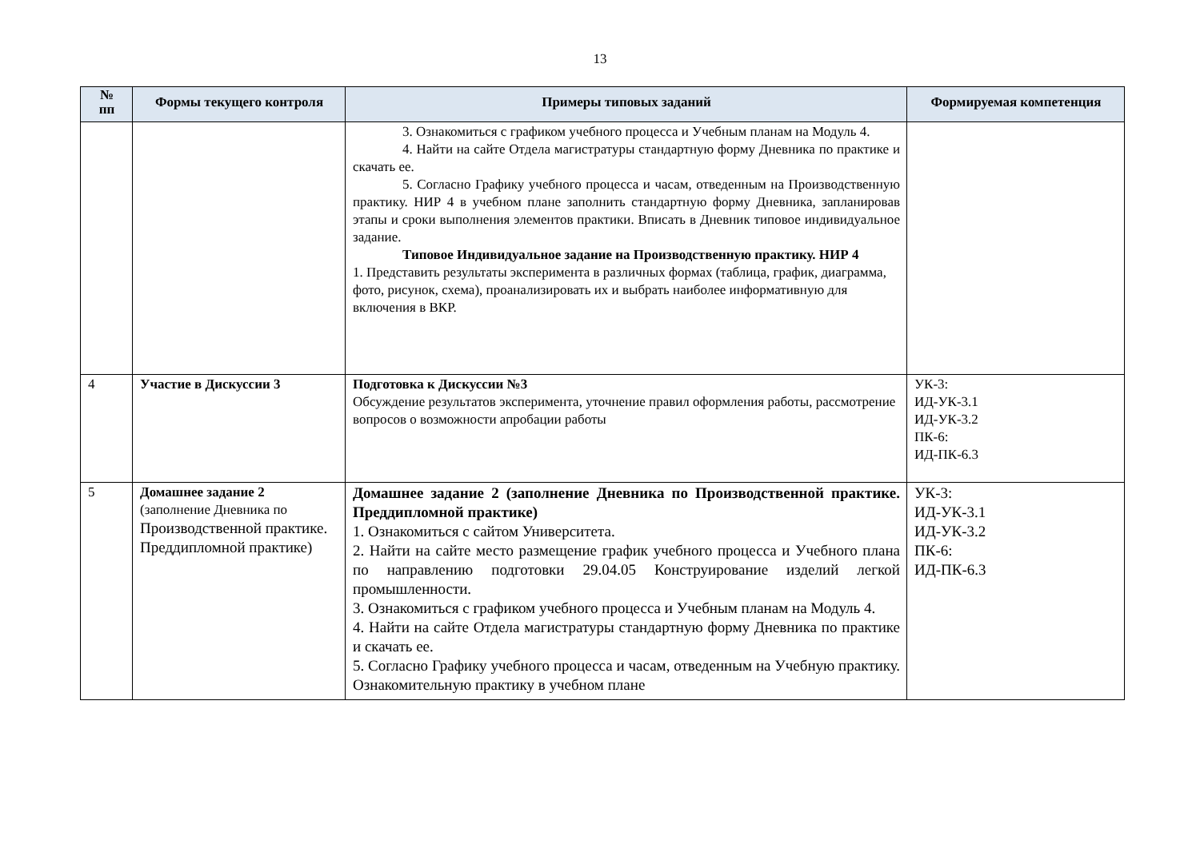13
| № пп | Формы текущего контроля | Примеры типовых заданий | Формируемая компетенция |
| --- | --- | --- | --- |
| | | 3. Ознакомиться с графиком учебного процесса и Учебным планам на Модуль 4. 4. Найти на сайте Отдела магистратуры стандартную форму Дневника по практике и скачать ее. 5. Согласно Графику учебного процесса и часам, отведенным на Производственную практику. НИР 4 в учебном плане заполнить стандартную форму Дневника, запланировав этапы и сроки выполнения элементов практики. Вписать в Дневник типовое индивидуальное задание. Типовое Индивидуальное задание на Производственную практику. НИР 4 1. Представить результаты эксперимента в различных формах (таблица, график, диаграмма, фото, рисунок, схема), проанализировать их и выбрать наиболее информативную для включения в ВКР. | |
| 4 | Участие в Дискуссии 3 | Подготовка к Дискуссии №3 Обсуждение результатов эксперимента, уточнение правил оформления работы, рассмотрение вопросов о возможности апробации работы | УК-3: ИД-УК-3.1 ИД-УК-3.2 ПК-6: ИД-ПК-6.3 |
| 5 | Домашнее задание 2 (заполнение Дневника по Производственной практике. Преддипломной практике) | Домашнее задание 2 (заполнение Дневника по Производственной практике. Преддипломной практике) 1. Ознакомиться с сайтом Университета. 2. Найти на сайте место размещение график учебного процесса и Учебного плана по направлению подготовки 29.04.05 Конструирование изделий легкой промышленности. 3. Ознакомиться с графиком учебного процесса и Учебным планам на Модуль 4. 4. Найти на сайте Отдела магистратуры стандартную форму Дневника по практике и скачать ее. 5. Согласно Графику учебного процесса и часам, отведенным на Учебную практику. Ознакомительную практику в учебном плане | УК-3: ИД-УК-3.1 ИД-УК-3.2 ПК-6: ИД-ПК-6.3 |